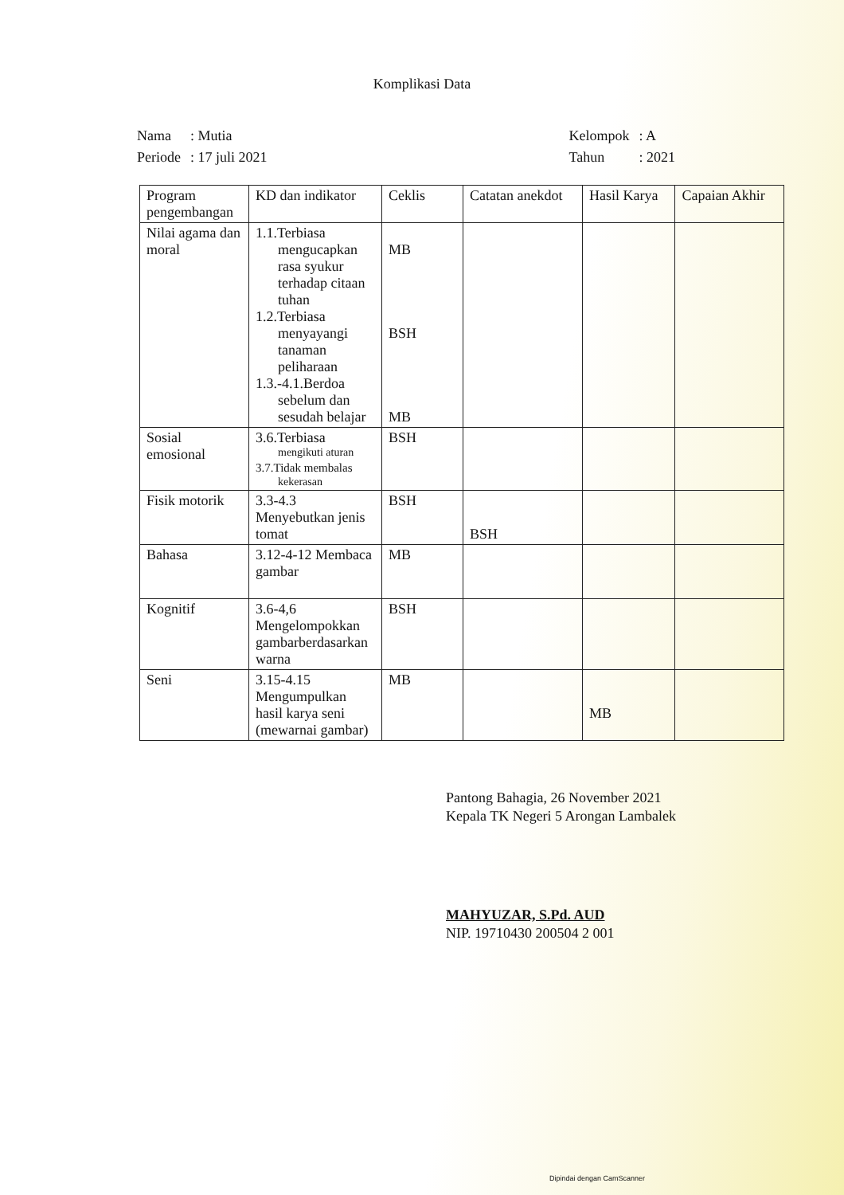Komplikasi Data
| Nama | : Mutia |
| Periode | : 17 juli 2021 |
| Kelompok | : A |
| Tahun | : 2021 |
| Program pengembangan | KD dan indikator | Ceklis | Catatan anekdot | Hasil Karya | Capaian Akhir |
| --- | --- | --- | --- | --- | --- |
| Nilai agama dan moral | 1.1.Terbiasa mengucapkan rasa syukur terhadap citaan tuhan 1.2.Terbiasa menyayangi tanaman peliharaan 1.3.-4.1.Berdoa sebelum dan sesudah belajar | MB BSH MB | | | |
| Sosial emosional | 3.6.Terbiasa mengikuti aturan 3.7.Tidak membalas kekerasan | BSH | | | |
| Fisik motorik | 3.3-4.3 Menyebutkan jenis tomat | BSH | BSH | | |
| Bahasa | 3.12-4-12 Membaca gambar | MB | | | |
| Kognitif | 3.6-4,6 Mengelompokkan gambarberdasarkan warna | BSH | | | |
| Seni | 3.15-4.15 Mengumpulkan hasil karya seni (mewarnai gambar) | MB | | MB | |
Pantong Bahagia, 26 November 2021
Kepala TK Negeri 5 Arongan Lambalek
MAHYUZAR, S.Pd. AUD
NIP. 19710430 200504 2 001
Dipindai dengan CamScanner